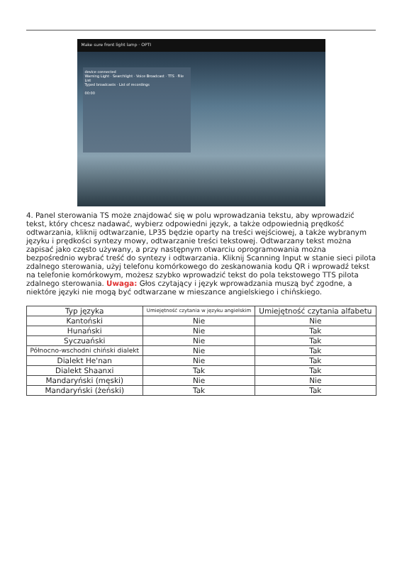Make sure front light lamp · OPTI
device connected
Warning Light · Searchlight · Voice Broadcast · TTS · File List
Typed broadcasts · List of recordings
00:00
4. Panel sterowania TS może znajdować się w polu wprowadzania tekstu, aby wprowadzić tekst, który chcesz nadawać, wybierz odpowiedni język, a także odpowiednią prędkość odtwarzania, kliknij odtwarzanie, LP35 będzie oparty na treści wejściowej, a także wybranym języku i prędkości syntezy mowy, odtwarzanie treści tekstowej. Odtwarzany tekst można zapisać jako często używany, a przy następnym otwarciu oprogramowania można bezpośrednio wybrać treść do syntezy i odtwarzania. Kliknij Scanning Input w stanie sieci pilota zdalnego sterowania, użyj telefonu komórkowego do zeskanowania kodu QR i wprowadź tekst na telefonie komórkowym, możesz szybko wprowadzić tekst do pola tekstowego TTS pilota zdalnego sterowania. Uwaga: Głos czytający i język wprowadzania muszą być zgodne, a niektóre języki nie mogą być odtwarzane w mieszance angielskiego i chińskiego.
| Typ języka | Umiejętność czytania w języku angielskim | Umiejętność czytania alfabetu |
| --- | --- | --- |
| Kantoński | Nie | Nie |
| Hunański | Nie | Tak |
| Syczuański | Nie | Tak |
| Północno-wschodni chiński dialekt | Nie | Tak |
| Dialekt He'nan | Nie | Tak |
| Dialekt Shaanxi | Tak | Tak |
| Mandaryński (męski) | Nie | Nie |
| Mandaryński (żeński) | Tak | Tak |